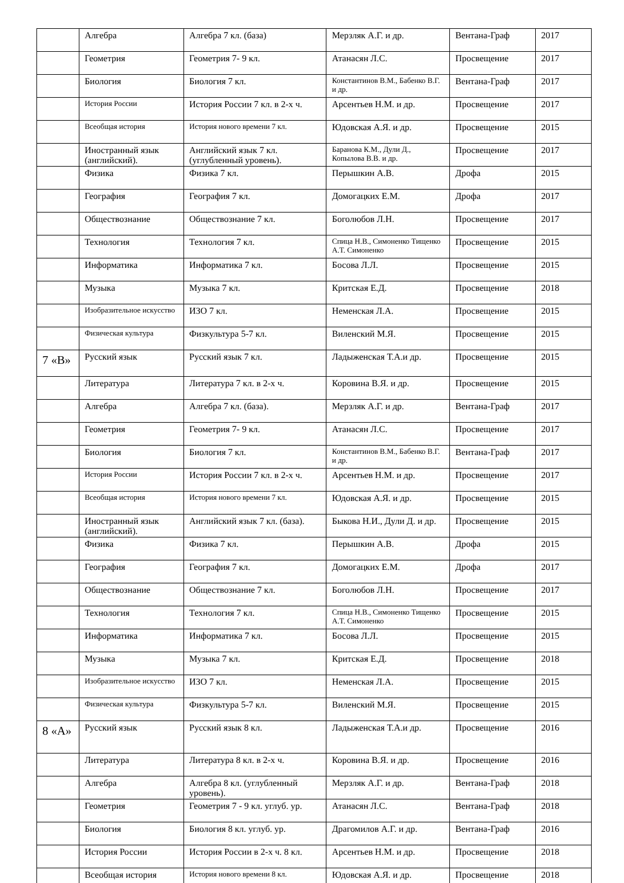| | Алгебра | Алгебра 7 кл. (база) | Мерзляк А.Г. и др. | Вентана-Граф | 2017 |
| | Геометрия | Геометрия 7- 9 кл. | Атанасян Л.С. | Просвещение | 2017 |
| | Биология | Биология 7 кл. | Константинов В.М., Бабенко В.Г. и др. | Вентана-Граф | 2017 |
| | История России | История России 7 кл. в 2-х ч. | Арсентьев Н.М. и др. | Просвещение | 2017 |
| | Всеобщая история | История нового времени 7 кл. | Юдовская А.Я. и др. | Просвещение | 2015 |
| | Иностранный язык (английский). | Английский язык 7 кл. (углубленный уровень). | Баранова К.М., Дули Д., Копылова В.В. и др. | Просвещение | 2017 |
| | Физика | Физика 7 кл. | Перышкин А.В. | Дрофа | 2015 |
| | География | География 7 кл. | Домогацких Е.М. | Дрофа | 2017 |
| | Обществознание | Обществознание 7 кл. | Боголюбов Л.Н. | Просвещение | 2017 |
| | Технология | Технология 7 кл. | Спица Н.В., Симоненко Тищенко А.Т. Симоненко | Просвещение | 2015 |
| | Информатика | Информатика 7 кл. | Босова Л.Л. | Просвещение | 2015 |
| | Музыка | Музыка 7 кл. | Критская Е.Д. | Просвещение | 2018 |
| | Изобразительное искусство | ИЗО 7 кл. | Неменская Л.А. | Просвещение | 2015 |
| | Физическая культура | Физкультура 5-7 кл. | Виленский М.Я. | Просвещение | 2015 |
| 7 «В» | Русский язык | Русский язык 7 кл. | Ладыженская Т.А.и др. | Просвещение | 2015 |
| | Литература | Литература 7 кл. в 2-х ч. | Коровина В.Я. и др. | Просвещение | 2015 |
| | Алгебра | Алгебра 7 кл. (база). | Мерзляк А.Г. и др. | Вентана-Граф | 2017 |
| | Геометрия | Геометрия 7- 9 кл. | Атанасян Л.С. | Просвещение | 2017 |
| | Биология | Биология 7 кл. | Константинов В.М., Бабенко В.Г. и др. | Вентана-Граф | 2017 |
| | История России | История России 7 кл. в 2-х ч. | Арсентьев Н.М. и др. | Просвещение | 2017 |
| | Всеобщая история | История нового времени 7 кл. | Юдовская А.Я. и др. | Просвещение | 2015 |
| | Иностранный язык (английский). | Английский язык 7 кл. (база). | Быкова Н.И., Дули Д. и др. | Просвещение | 2015 |
| | Физика | Физика 7 кл. | Перышкин А.В. | Дрофа | 2015 |
| | География | География 7 кл. | Домогацких Е.М. | Дрофа | 2017 |
| | Обществознание | Обществознание 7 кл. | Боголюбов Л.Н. | Просвещение | 2017 |
| | Технология | Технология 7 кл. | Спица Н.В., Симоненко Тищенко А.Т. Симоненко | Просвещение | 2015 |
| | Информатика | Информатика 7 кл. | Босова Л.Л. | Просвещение | 2015 |
| | Музыка | Музыка 7 кл. | Критская Е.Д. | Просвещение | 2018 |
| | Изобразительное искусство | ИЗО 7 кл. | Неменская Л.А. | Просвещение | 2015 |
| | Физическая культура | Физкультура 5-7 кл. | Виленский М.Я. | Просвещение | 2015 |
| 8 «А» | Русский язык | Русский язык 8 кл. | Ладыженская Т.А.и др. | Просвещение | 2016 |
| | Литература | Литература 8 кл. в 2-х ч. | Коровина В.Я. и др. | Просвещение | 2016 |
| | Алгебра | Алгебра 8 кл. (углубленный уровень). | Мерзляк А.Г. и др. | Вентана-Граф | 2018 |
| | Геометрия | Геометрия 7 - 9 кл. углуб. ур. | Атанасян Л.С. | Вентана-Граф | 2018 |
| | Биология | Биология 8 кл. углуб. ур. | Драгомилов А.Г. и др. | Вентана-Граф | 2016 |
| | История России | История России в 2-х ч. 8 кл. | Арсентьев Н.М. и др. | Просвещение | 2018 |
| | Всеобщая история | История нового времени 8 кл. | Юдовская А.Я. и др. | Просвещение | 2018 |